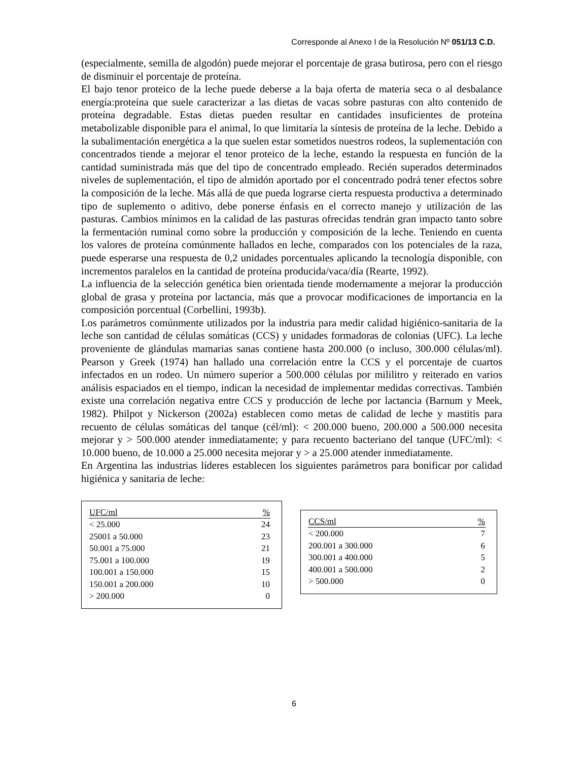Corresponde al Anexo I de la Resolución Nº 051/13 C.D.
(especialmente, semilla de algodón) puede mejorar el porcentaje de grasa butirosa, pero con el riesgo de disminuir el porcentaje de proteína.
El bajo tenor proteico de la leche puede deberse a la baja oferta de materia seca o al desbalance energía:proteína que suele caracterizar a las dietas de vacas sobre pasturas con alto contenido de proteína degradable. Estas dietas pueden resultar en cantidades insuficientes de proteína metabolizable disponible para el animal, lo que limitaría la síntesis de proteína de la leche. Debido a la subalimentación energética a la que suelen estar sometidos nuestros rodeos, la suplementación con concentrados tiende a mejorar el tenor proteico de la leche, estando la respuesta en función de la cantidad suministrada más que del tipo de concentrado empleado. Recién superados determinados niveles de suplementación, el tipo de almidón aportado por el concentrado podrá tener efectos sobre la composición de la leche. Más allá de que pueda lograrse cierta respuesta productiva a determinado tipo de suplemento o aditivo, debe ponerse énfasis en el correcto manejo y utilización de las pasturas. Cambios mínimos en la calidad de las pasturas ofrecidas tendrán gran impacto tanto sobre la fermentación ruminal como sobre la producción y composición de la leche. Teniendo en cuenta los valores de proteína comúnmente hallados en leche, comparados con los potenciales de la raza, puede esperarse una respuesta de 0,2 unidades porcentuales aplicando la tecnología disponible, con incrementos paralelos en la cantidad de proteína producida/vaca/día (Rearte, 1992).
La influencia de la selección genética bien orientada tiende modernamente a mejorar la producción global de grasa y proteína por lactancia, más que a provocar modificaciones de importancia en la composición porcentual (Corbellini, 1993b).
Los parámetros comúnmente utilizados por la industria para medir calidad higiénico-sanitaria de la leche son cantidad de células somáticas (CCS) y unidades formadoras de colonias (UFC). La leche proveniente de glándulas mamarias sanas contiene hasta 200.000 (o incluso, 300.000 células/ml). Pearson y Greek (1974) han hallado una correlación entre la CCS y el porcentaje de cuartos infectados en un rodeo. Un número superior a 500.000 células por mililitro y reiterado en varios análisis espaciados en el tiempo, indican la necesidad de implementar medidas correctivas. También existe una correlación negativa entre CCS y producción de leche por lactancia (Barnum y Meek, 1982). Philpot y Nickerson (2002a) establecen como metas de calidad de leche y mastitis para recuento de células somáticas del tanque (cél/ml): < 200.000 bueno, 200.000 a 500.000 necesita mejorar y > 500.000 atender inmediatamente; y para recuento bacteriano del tanque (UFC/ml): < 10.000 bueno, de 10.000 a 25.000 necesita mejorar y > a 25.000 atender inmediatamente.
En Argentina las industrias líderes establecen los siguientes parámetros para bonificar por calidad higiénica y sanitaria de leche:
| UFC/ml | % |
| --- | --- |
| < 25.000 | 24 |
| 25001 a 50.000 | 23 |
| 50.001 a 75.000 | 21 |
| 75.001 a 100.000 | 19 |
| 100.001 a 150.000 | 15 |
| 150.001 a 200.000 | 10 |
| > 200.000 | 0 |
| CCS/ml | % |
| --- | --- |
| < 200.000 | 7 |
| 200.001 a 300.000 | 6 |
| 300.001 a 400.000 | 5 |
| 400.001 a 500.000 | 2 |
| > 500.000 | 0 |
6